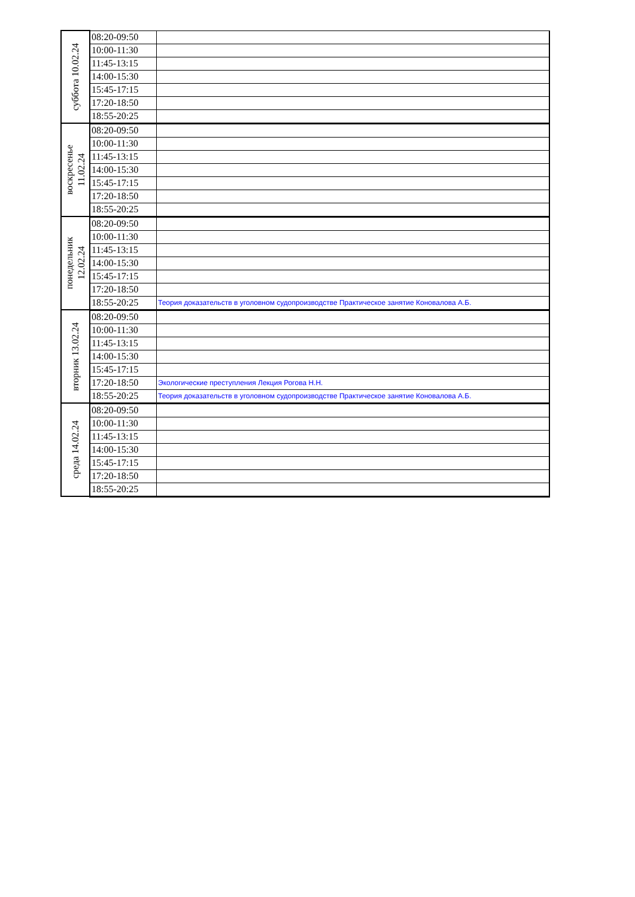| суббота 10.02.24 | 08:20-09:50 | |
| | 10:00-11:30 | |
| | 11:45-13:15 | |
| | 14:00-15:30 | |
| | 15:45-17:15 | |
| | 17:20-18:50 | |
| | 18:55-20:25 | |
| воскресенье 11.02.24 | 08:20-09:50 | |
| | 10:00-11:30 | |
| | 11:45-13:15 | |
| | 14:00-15:30 | |
| | 15:45-17:15 | |
| | 17:20-18:50 | |
| | 18:55-20:25 | |
| понедельник 12.02.24 | 08:20-09:50 | |
| | 10:00-11:30 | |
| | 11:45-13:15 | |
| | 14:00-15:30 | |
| | 15:45-17:15 | |
| | 17:20-18:50 | |
| | 18:55-20:25 | Теория доказательств в уголовном судопроизводстве Практическое занятие Коновалова А.Б. |
| вторник 13.02.24 | 08:20-09:50 | |
| | 10:00-11:30 | |
| | 11:45-13:15 | |
| | 14:00-15:30 | |
| | 15:45-17:15 | |
| | 17:20-18:50 | Экологические преступления Лекция Рогова Н.Н. |
| | 18:55-20:25 | Теория доказательств в уголовном судопроизводстве Практическое занятие Коновалова А.Б. |
| среда 14.02.24 | 08:20-09:50 | |
| | 10:00-11:30 | |
| | 11:45-13:15 | |
| | 14:00-15:30 | |
| | 15:45-17:15 | |
| | 17:20-18:50 | |
| | 18:55-20:25 | |